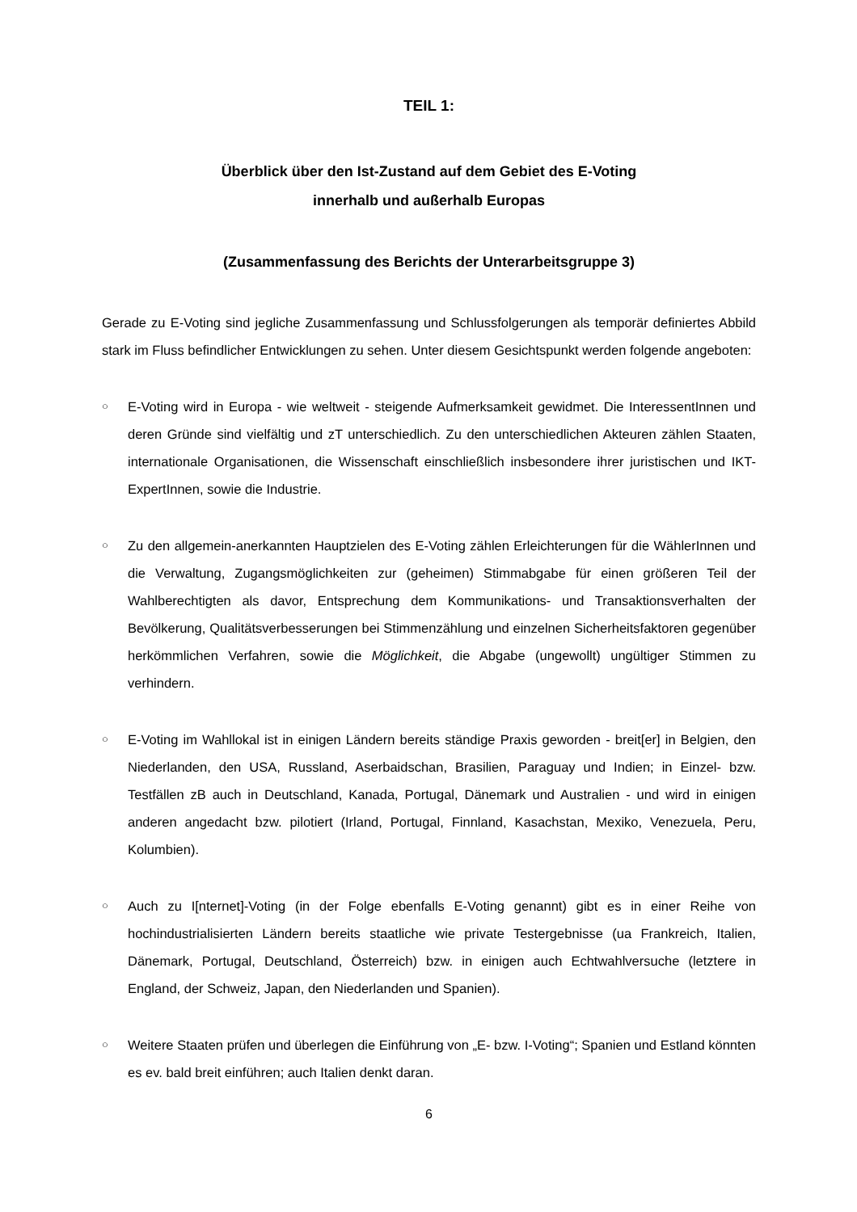TEIL 1:
Überblick über den Ist-Zustand auf dem Gebiet des E-Voting
innerhalb und außerhalb Europas
(Zusammenfassung des Berichts der Unterarbeitsgruppe 3)
Gerade zu E-Voting sind jegliche Zusammenfassung und Schlussfolgerungen als temporär definiertes Abbild stark im Fluss befindlicher Entwicklungen zu sehen. Unter diesem Gesichtspunkt werden folgende angeboten:
○ E-Voting wird in Europa - wie weltweit - steigende Aufmerksamkeit gewidmet. Die InteressentInnen und deren Gründe sind vielfältig und zT unterschiedlich. Zu den unterschiedlichen Akteuren zählen Staaten, internationale Organisationen, die Wissenschaft einschließlich insbesondere ihrer juristischen und IKT-ExpertInnen, sowie die Industrie.
○ Zu den allgemein-anerkannten Hauptzielen des E-Voting zählen Erleichterungen für die WählerInnen und die Verwaltung, Zugangsmöglichkeiten zur (geheimen) Stimmabgabe für einen größeren Teil der Wahlberechtigten als davor, Entsprechung dem Kommunikations- und Transaktionsverhalten der Bevölkerung, Qualitätsverbesserungen bei Stimmenzählung und einzelnen Sicherheitsfaktoren gegenüber herkömmlichen Verfahren, sowie die Möglichkeit, die Abgabe (ungewollt) ungültiger Stimmen zu verhindern.
○ E-Voting im Wahllokal ist in einigen Ländern bereits ständige Praxis geworden - breit[er] in Belgien, den Niederlanden, den USA, Russland, Aserbaidschan, Brasilien, Paraguay und Indien; in Einzel- bzw. Testfällen zB auch in Deutschland, Kanada, Portugal, Dänemark und Australien - und wird in einigen anderen angedacht bzw. pilotiert (Irland, Portugal, Finnland, Kasachstan, Mexiko, Venezuela, Peru, Kolumbien).
○ Auch zu I[nternet]-Voting (in der Folge ebenfalls E-Voting genannt) gibt es in einer Reihe von hochindustrialisierten Ländern bereits staatliche wie private Testergebnisse (ua Frankreich, Italien, Dänemark, Portugal, Deutschland, Österreich) bzw. in einigen auch Echtwahlversuche (letztere in England, der Schweiz, Japan, den Niederlanden und Spanien).
○ Weitere Staaten prüfen und überlegen die Einführung von „E- bzw. I-Voting“; Spanien und Estland könnten es ev. bald breit einführen; auch Italien denkt daran.
6